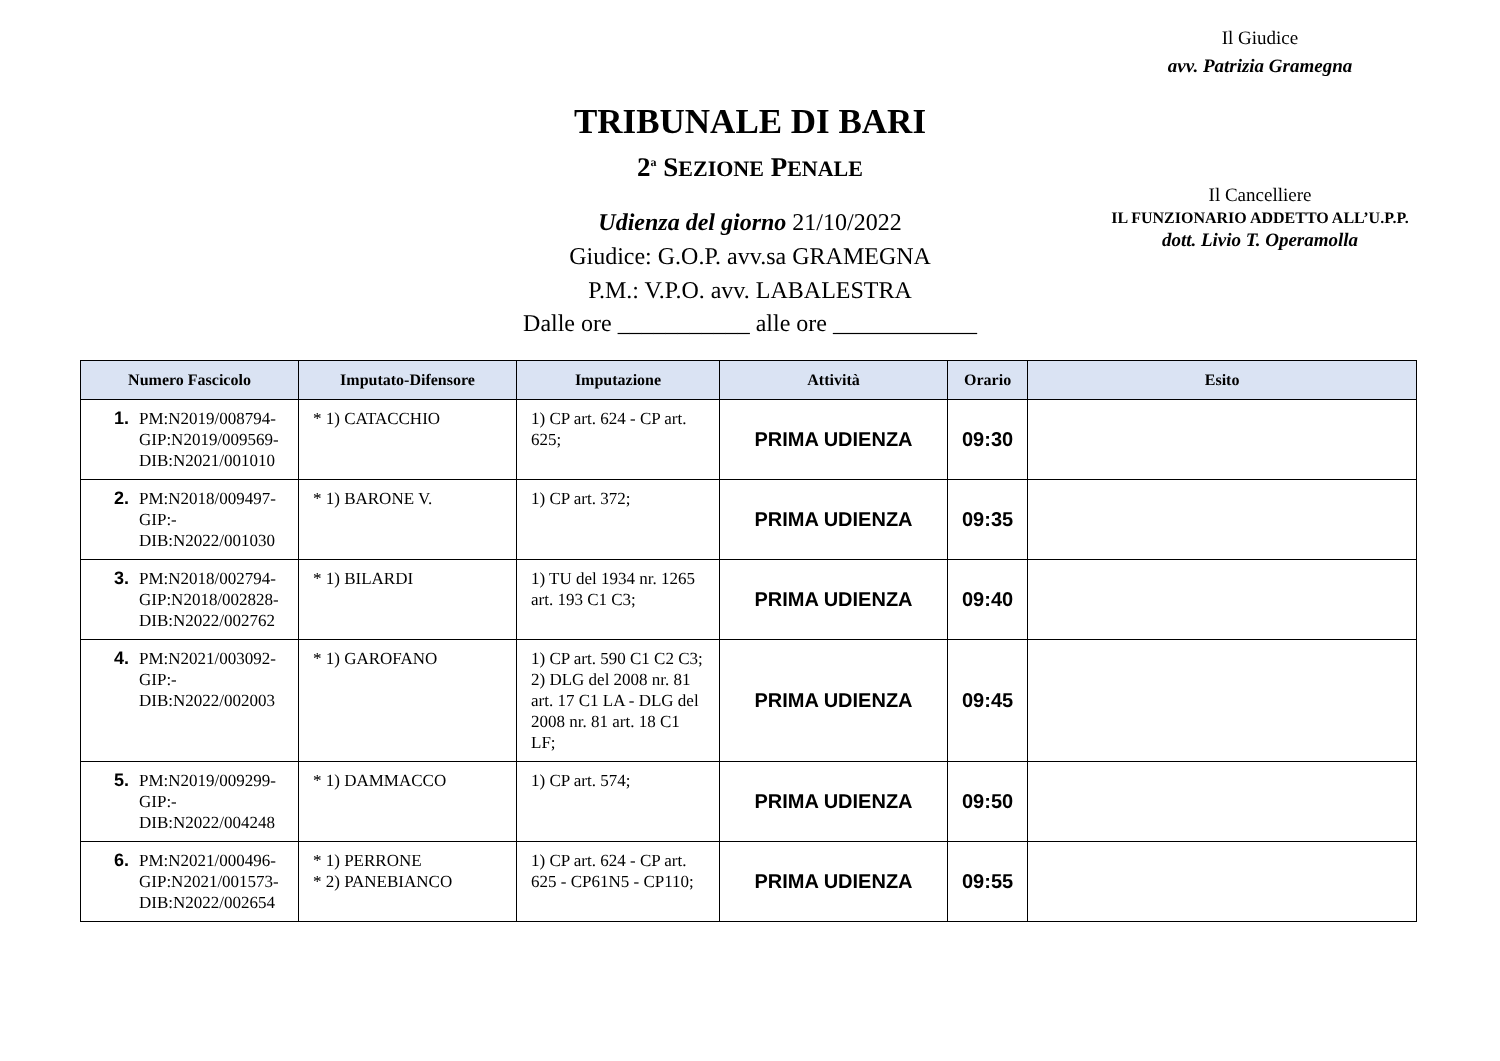Il Giudice
avv. Patrizia Gramegna
TRIBUNALE DI BARI
2<sup>a</sup> SEZIONE PENALE
Udienza del giorno 21/10/2022
Giudice: G.O.P. avv.sa GRAMEGNA
P.M.: V.P.O. avv. LABALESTRA
Il Cancelliere
IL FUNZIONARIO ADDETTO ALL’U.P.P.
dott. Livio T. Operamolla
Dalle ore ___________ alle ore ____________
| Numero Fascicolo | Imputato-Difensore | Imputazione | Attività | Orario | Esito |
| --- | --- | --- | --- | --- | --- |
| 1. PM:N2019/008794- GIP:N2019/009569- DIB:N2021/001010 | * 1) CATACCHIO | 1) CP art. 624 - CP art. 625; | PRIMA UDIENZA | 09:30 | |
| 2. PM:N2018/009497- GIP:- DIB:N2022/001030 | * 1) BARONE V. | 1) CP art. 372; | PRIMA UDIENZA | 09:35 | |
| 3. PM:N2018/002794- GIP:N2018/002828- DIB:N2022/002762 | * 1) BILARDI | 1) TU del 1934 nr. 1265 art. 193 C1 C3; | PRIMA UDIENZA | 09:40 | |
| 4. PM:N2021/003092- GIP:- DIB:N2022/002003 | * 1) GAROFANO | 1) CP art. 590 C1 C2 C3; 2) DLG del 2008 nr. 81 art. 17 C1 LA - DLG del 2008 nr. 81 art. 18 C1 LF; | PRIMA UDIENZA | 09:45 | |
| 5. PM:N2019/009299- GIP:- DIB:N2022/004248 | * 1) DAMMACCO | 1) CP art. 574; | PRIMA UDIENZA | 09:50 | |
| 6. PM:N2021/000496- GIP:N2021/001573- DIB:N2022/002654 | * 1) PERRONE * 2) PANEBIANCO | 1) CP art. 624 - CP art. 625 - CP61N5 - CP110; | PRIMA UDIENZA | 09:55 | |